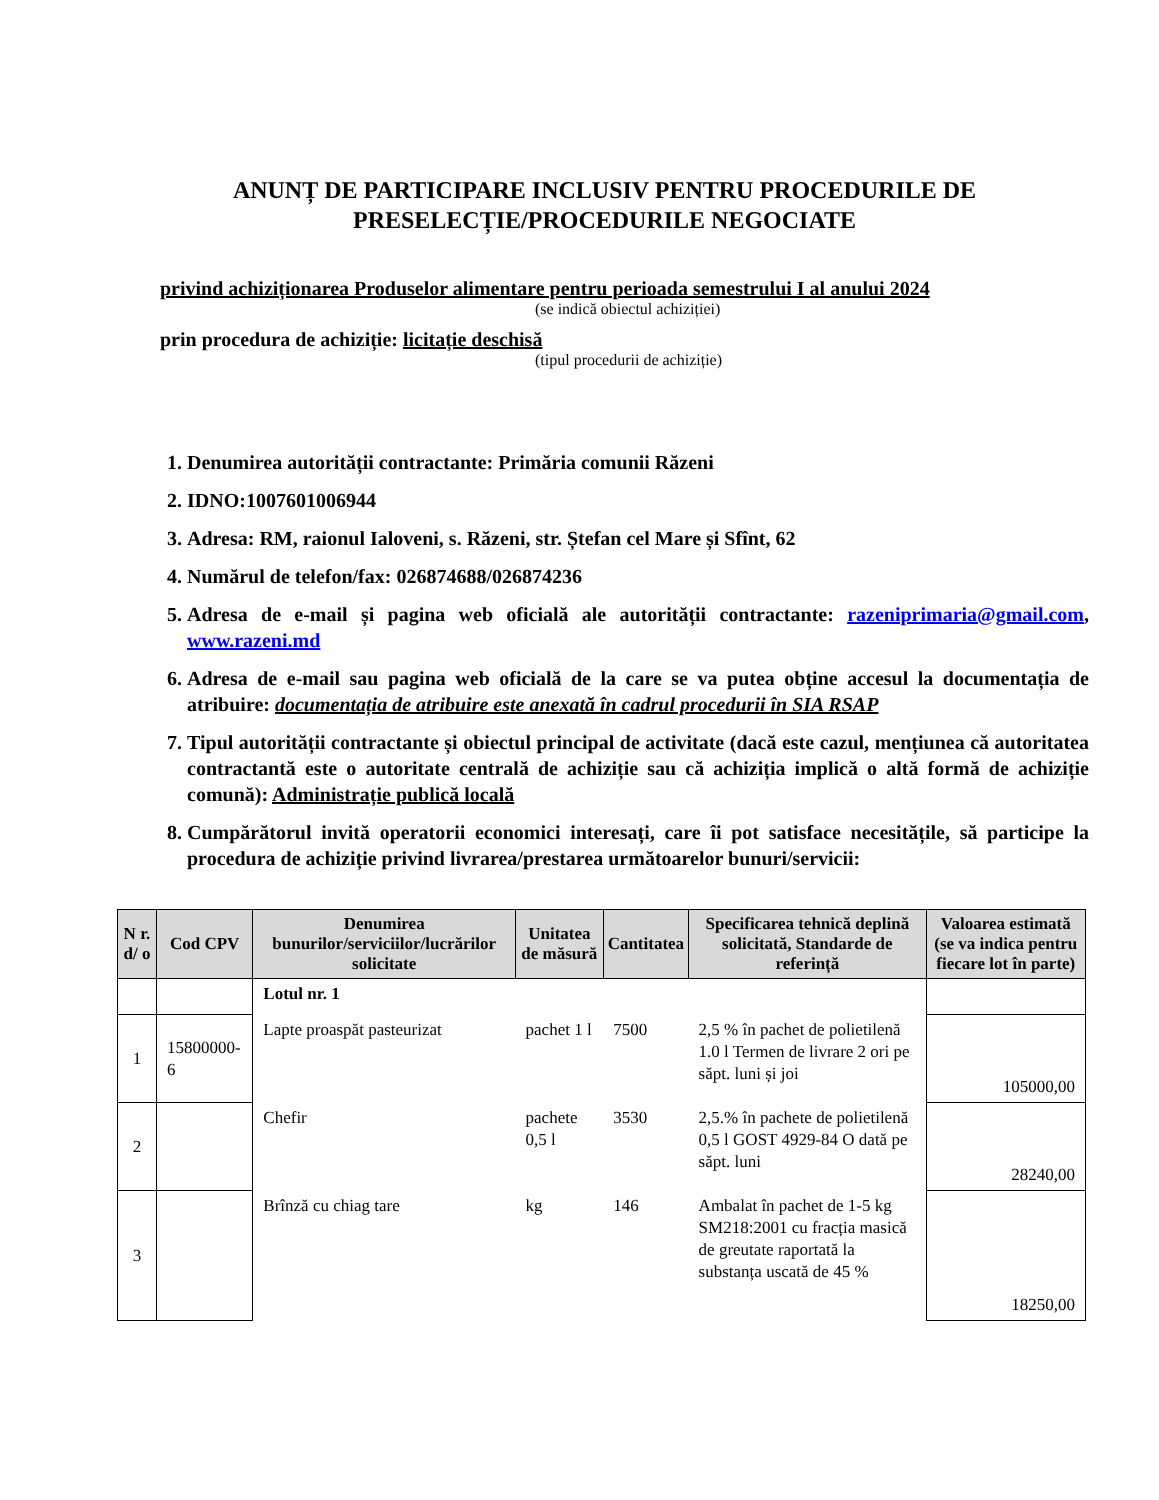ANUNȚ DE PARTICIPARE INCLUSIV PENTRU PROCEDURILE DE PRESELECȚIE/PROCEDURILE NEGOCIATE
privind achiziționarea Produselor alimentare pentru perioada semestrului I al anului 2024
(se indică obiectul achiziției)
prin procedura de achiziție: licitație deschisă
(tipul procedurii de achiziție)
1. Denumirea autorității contractante: Primăria comunii Răzeni
2. IDNO:1007601006944
3. Adresa: RM, raionul Ialoveni, s. Răzeni, str. Ștefan cel Mare și Sfînt, 62
4. Numărul de telefon/fax: 026874688/026874236
5. Adresa de e-mail și pagina web oficială ale autorității contractante: razeniprimaria@gmail.com, www.razeni.md
6. Adresa de e-mail sau pagina web oficială de la care se va putea obține accesul la documentația de atribuire: documentația de atribuire este anexată în cadrul procedurii în SIA RSAP
7. Tipul autorității contractante și obiectul principal de activitate (dacă este cazul, mențiunea că autoritatea contractantă este o autoritate centrală de achiziție sau că achiziția implică o altă formă de achiziție comună): Administrație publică locală
8. Cumpărătorul invită operatorii economici interesați, care îi pot satisface necesitățile, să participe la procedura de achiziție privind livrarea/prestarea următoarelor bunuri/servicii:
| N r. d/ o | Cod CPV | Denumirea bunurilor/serviciilor/lucrărilor solicitate | Unitatea de măsură | Cantitatea | Specificarea tehnică deplină solicitată, Standarde de referință | Valoarea estimată (se va indica pentru fiecare lot în parte) |
| --- | --- | --- | --- | --- | --- | --- |
| | | Lotul nr. 1 | | | | |
| 1 | 15800000-6 | Lapte proaspăt pasteurizat | pachet 1 l | 7500 | 2,5 % în pachet de polietilenă 1.0 l Termen de livrare 2 ori pe săpt. luni și joi | 105000,00 |
| 2 | | Chefir | pachete 0,5 l | 3530 | 2,5.% în pachete de polietilenă 0,5 l GOST 4929-84 O dată pe săpt. luni | 28240,00 |
| 3 | | Brînză cu chiag tare | kg | 146 | Ambalat în pachet de 1-5 kg SM218:2001 cu fracția masică de greutate raportată la substanța uscată de 45 % | 18250,00 |